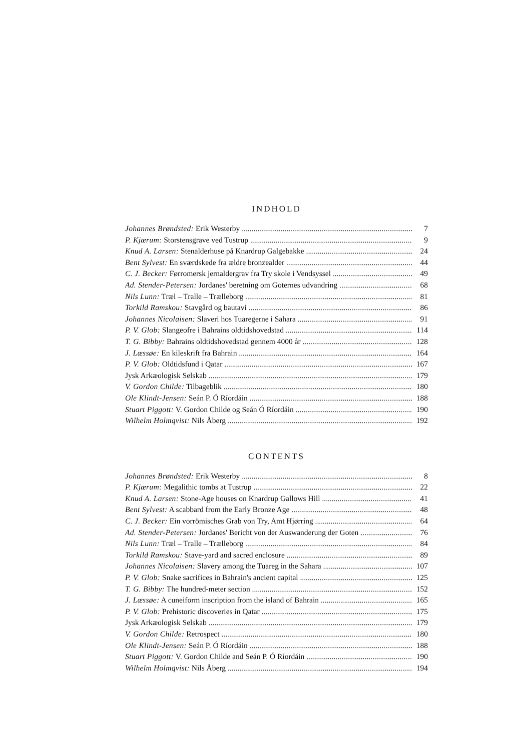INDHOLD
Johannes Brøndsted: Erik Westerby 7
P. Kjærum: Storstensgrave ved Tustrup 9
Knud A. Larsen: Stenalderhuse på Knardrup Galgebakke 24
Bent Sylvest: En sværdskede fra ældre bronzealder 44
C. J. Becker: Førromersk jernaldergrav fra Try skole i Vendsyssel 49
Ad. Stender-Petersen: Jordanes' beretning om Goternes udvandring 68
Nils Lunn: Træl – Tralle – Trælleborg 81
Torkild Ramskou: Stavgård og bautavi 86
Johannes Nicolaisen: Slaveri hos Tuaregerne i Sahara 91
P. V. Glob: Slangeofre i Bahrains oldtidshovedstad 114
T. G. Bibby: Bahrains oldtidshovedstad gennem 4000 år 128
J. Læssøe: En kileskrift fra Bahrain 164
P. V. Glob: Oldtidsfund i Qatar 167
Jysk Arkæologisk Selskab 179
V. Gordon Childe: Tilbageblik 180
Ole Klindt-Jensen: Seán P. Ó Ríordáin 188
Stuart Piggott: V. Gordon Childe og Seán Ó Ríordáin 190
Wilhelm Holmqvist: Nils Åberg 192
CONTENTS
Johannes Brøndsted: Erik Westerby 8
P. Kjærum: Megalithic tombs at Tustrup 22
Knud A. Larsen: Stone-Age houses on Knardrup Gallows Hill 41
Bent Sylvest: A scabbard from the Early Bronze Age 48
C. J. Becker: Ein vorrömisches Grab von Try, Amt Hjørring 64
Ad. Stender-Petersen: Jordanes' Bericht von der Auswanderung der Goten 76
Nils Lunn: Træl – Tralle – Trælleborg 84
Torkild Ramskou: Stave-yard and sacred enclosure 89
Johannes Nicolaisen: Slavery among the Tuareg in the Sahara 107
P. V. Glob: Snake sacrifices in Bahrain's ancient capital 125
T. G. Bibby: The hundred-meter section 152
J. Læssøe: A cuneiform inscription from the island of Bahrain 165
P. V. Glob: Prehistoric discoveries in Qatar 175
Jysk Arkæologisk Selskab 179
V. Gordon Childe: Retrospect 180
Ole Klindt-Jensen: Seán P. Ó Ríordáin 188
Stuart Piggott: V. Gordon Childe and Seán P. Ó Ríordáin 190
Wilhelm Holmqvist: Nils Åberg 194